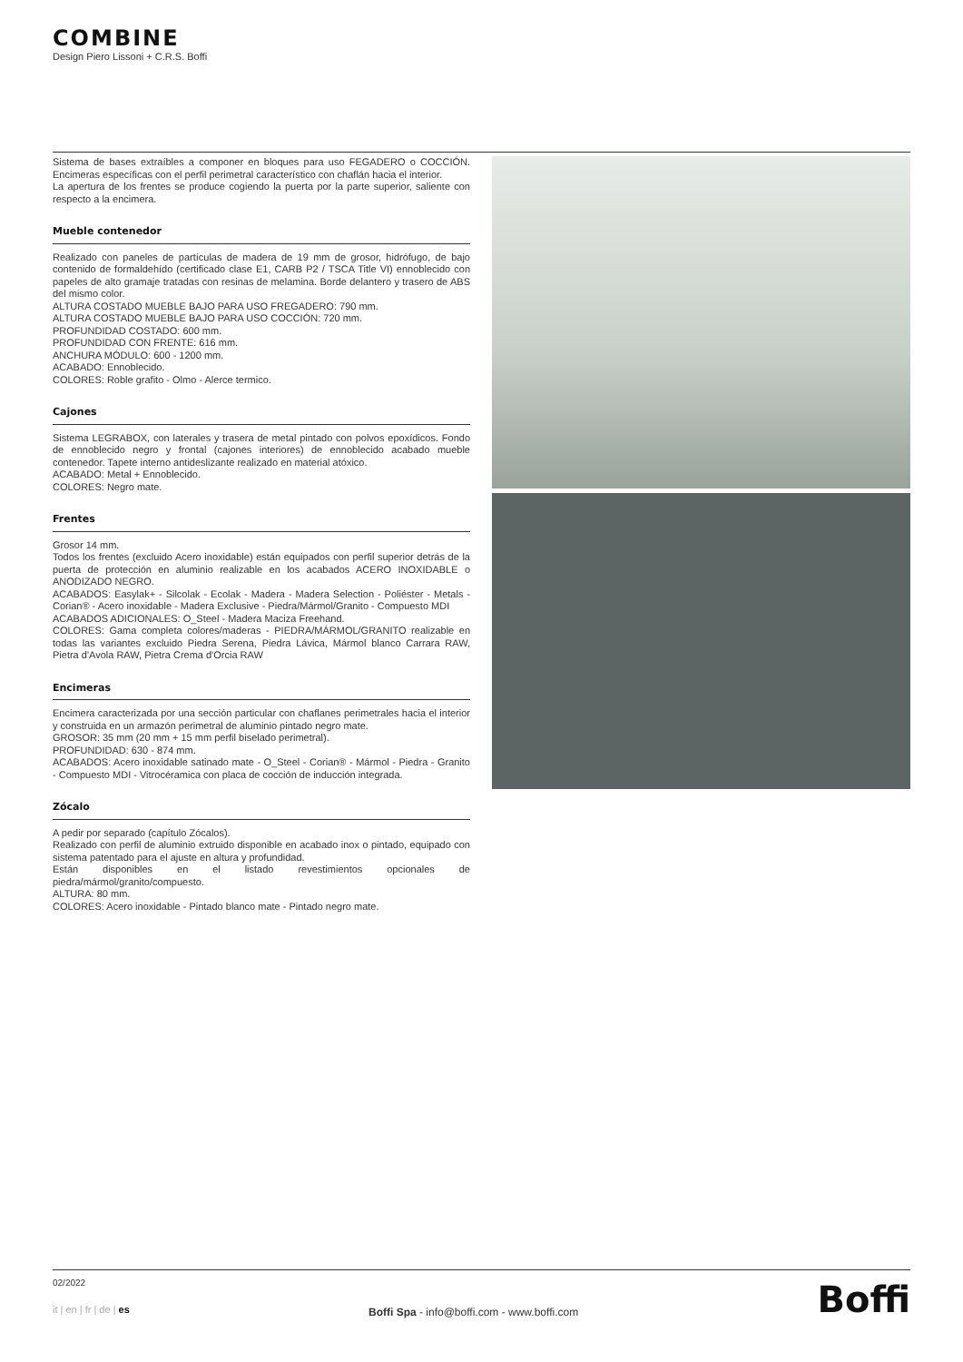COMBINE
Design Piero Lissoni + C.R.S. Boffi
Sistema de bases extraíbles a componer en bloques para uso FEGADERO o COCCIÓN. Encimeras específicas con el perfil perimetral característico con chaflán hacia el interior.
La apertura de los frentes se produce cogiendo la puerta por la parte superior, saliente con respecto a la encimera.
Mueble contenedor
Realizado con paneles de partículas de madera de 19 mm de grosor, hidrófugo, de bajo contenido de formaldehído (certificado clase E1, CARB P2 / TSCA Title VI) ennoblecido con papeles de alto gramaje tratadas con resinas de melamina. Borde delantero y trasero de ABS del mismo color.
ALTURA COSTADO MUEBLE BAJO PARA USO FREGADERO: 790 mm.
ALTURA COSTADO MUEBLE BAJO PARA USO COCCIÓN: 720 mm.
PROFUNDIDAD COSTADO: 600 mm.
PROFUNDIDAD CON FRENTE: 616 mm.
ANCHURA MÓDULO: 600 - 1200 mm.
ACABADO: Ennoblecido.
COLORES: Roble grafito - Olmo - Alerce termico.
Cajones
Sistema LEGRABOX, con laterales y trasera de metal pintado con polvos epoxídicos. Fondo de ennoblecido negro y frontal (cajones interiores) de ennoblecido acabado mueble contenedor. Tapete interno antideslizante realizado en material atóxico.
ACABADO: Metal + Ennoblecido.
COLORES: Negro mate.
Frentes
Grosor 14 mm.
Todos los frentes (excluido Acero inoxidable) están equipados con perfil superior detrás de la puerta de protección en aluminio realizable en los acabados ACERO INOXIDABLE o ANODIZADO NEGRO.
ACABADOS: Easylak+ - Silcolak - Ecolak - Madera - Madera Selection - Poliéster - Metals - Corian® - Acero inoxidable - Madera Exclusive - Piedra/Mármol/Granito - Compuesto MDI
ACABADOS ADICIONALES: O_Steel - Madera Maciza Freehand.
COLORES: Gama completa colores/maderas - PIEDRA/MÁRMOL/GRANITO realizable en todas las variantes excluido Piedra Serena, Piedra Lávica, Mármol blanco Carrara RAW, Pietra d'Avola RAW, Pietra Crema d'Orcia RAW
Encimeras
Encimera caracterizada por una sección particular con chaflanes perimetrales hacia el interior y construida en un armazón perimetral de aluminio pintado negro mate.
GROSOR: 35 mm (20 mm + 15 mm perfil biselado perimetral).
PROFUNDIDAD: 630 - 874 mm.
ACABADOS: Acero inoxidable satinado mate - O_Steel - Corian® - Mármol - Piedra - Granito - Compuesto MDI - Vitrocéramica con placa de cocción de inducción integrada.
Zócalo
A pedir por separado (capítulo Zócalos).
Realizado con perfil de aluminio extruido disponible en acabado inox o pintado, equipado con sistema patentado para el ajuste en altura y profundidad.
Están disponibles en el listado revestimientos opcionales de piedra/mármol/granito/compuesto.
ALTURA: 80 mm.
COLORES: Acero inoxidable - Pintado blanco mate - Pintado negro mate.
02/2022
it | en | fr | de | es
Boffi Spa - info@boffi.com - www.boffi.com
Boffi